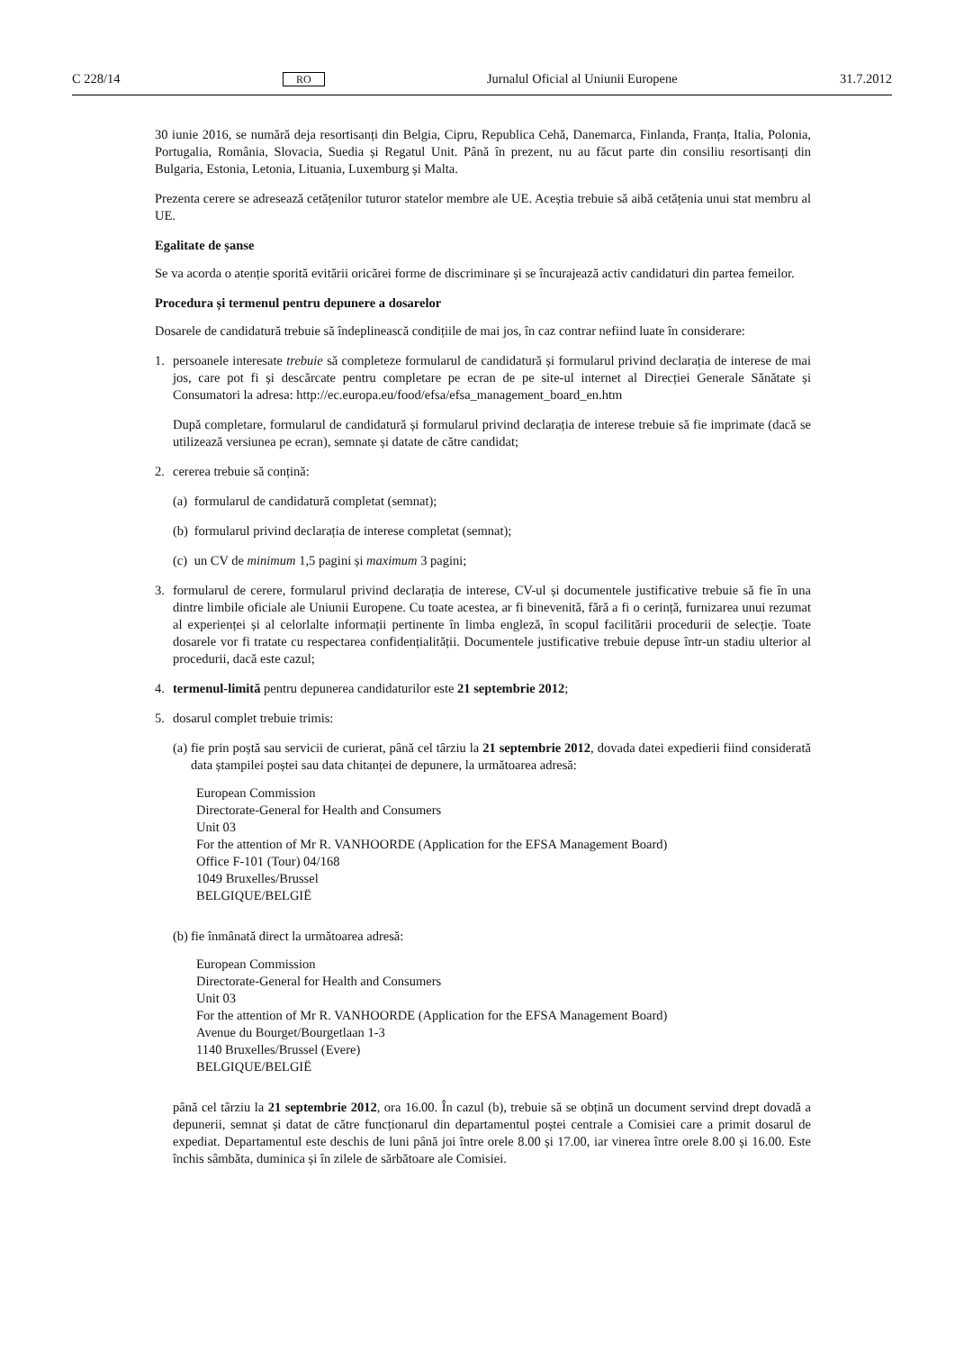C 228/14 RO Jurnalul Oficial al Uniunii Europene 31.7.2012
30 iunie 2016, se numără deja resortisanți din Belgia, Cipru, Republica Cehă, Danemarca, Finlanda, Franța, Italia, Polonia, Portugalia, România, Slovacia, Suedia și Regatul Unit. Până în prezent, nu au făcut parte din consiliu resortisanți din Bulgaria, Estonia, Letonia, Lituania, Luxemburg și Malta.
Prezenta cerere se adresează cetățenilor tuturor statelor membre ale UE. Aceștia trebuie să aibă cetățenia unui stat membru al UE.
Egalitate de șanse
Se va acorda o atenție sporită evitării oricărei forme de discriminare și se încurajează activ candidaturi din partea femeilor.
Procedura și termenul pentru depunere a dosarelor
Dosarele de candidatură trebuie să îndeplinească condițiile de mai jos, în caz contrar nefiind luate în considerare:
1. persoanele interesate trebuie să completeze formularul de candidatură și formularul privind declarația de interese de mai jos, care pot fi și descărcate pentru completare pe ecran de pe site-ul internet al Direcției Generale Sănătate și Consumatori la adresa: http://ec.europa.eu/food/efsa/efsa_management_board_en.htm
După completare, formularul de candidatură și formularul privind declarația de interese trebuie să fie imprimate (dacă se utilizează versiunea pe ecran), semnate și datate de către candidat;
2. cererea trebuie să conțină:
(a)
formularul de candidatură completat (semnat);
(b)
formularul privind declarația de interese completat (semnat);
(c)
un CV de minimum 1,5 pagini și maximum 3 pagini;
3. formularul de cerere, formularul privind declarația de interese, CV-ul și documentele justificative trebuie să fie în una dintre limbile oficiale ale Uniunii Europene. Cu toate acestea, ar fi binevenită, fără a fi o cerință, furnizarea unui rezumat al experienței și al celorlalte informații pertinente în limba engleză, în scopul facilitării procedurii de selecție. Toate dosarele vor fi tratate cu respectarea confidențialității. Documentele justificative trebuie depuse într-un stadiu ulterior al procedurii, dacă este cazul;
4. termenul-limită pentru depunerea candidaturilor este 21 septembrie 2012;
5. dosarul complet trebuie trimis:
(a)
fie prin poștă sau servicii de curierat, până cel târziu la 21 septembrie 2012, dovada datei expedierii fiind considerată data ștampilei poștei sau data chitanței de depunere, la următoarea adresă:
European Commission
Directorate-General for Health and Consumers
Unit 03
For the attention of Mr R. VANHOORDE (Application for the EFSA Management Board)
Office F-101 (Tour) 04/168
1049 Bruxelles/Brussel
BELGIQUE/BELGIË
(b)
fie înmânată direct la următoarea adresă:
European Commission
Directorate-General for Health and Consumers
Unit 03
For the attention of Mr R. VANHOORDE (Application for the EFSA Management Board)
Avenue du Bourget/Bourgetlaan 1-3
1140 Bruxelles/Brussel (Evere)
BELGIQUE/BELGIË
până cel târziu la 21 septembrie 2012, ora 16.00. În cazul (b), trebuie să se obțină un document servind drept dovadă a depunerii, semnat și datat de către funcționarul din departamentul poștei centrale a Comisiei care a primit dosarul de expediat. Departamentul este deschis de luni până joi între orele 8.00 și 17.00, iar vinerea între orele 8.00 și 16.00. Este închis sâmbăta, duminica și în zilele de sărbătoare ale Comisiei.